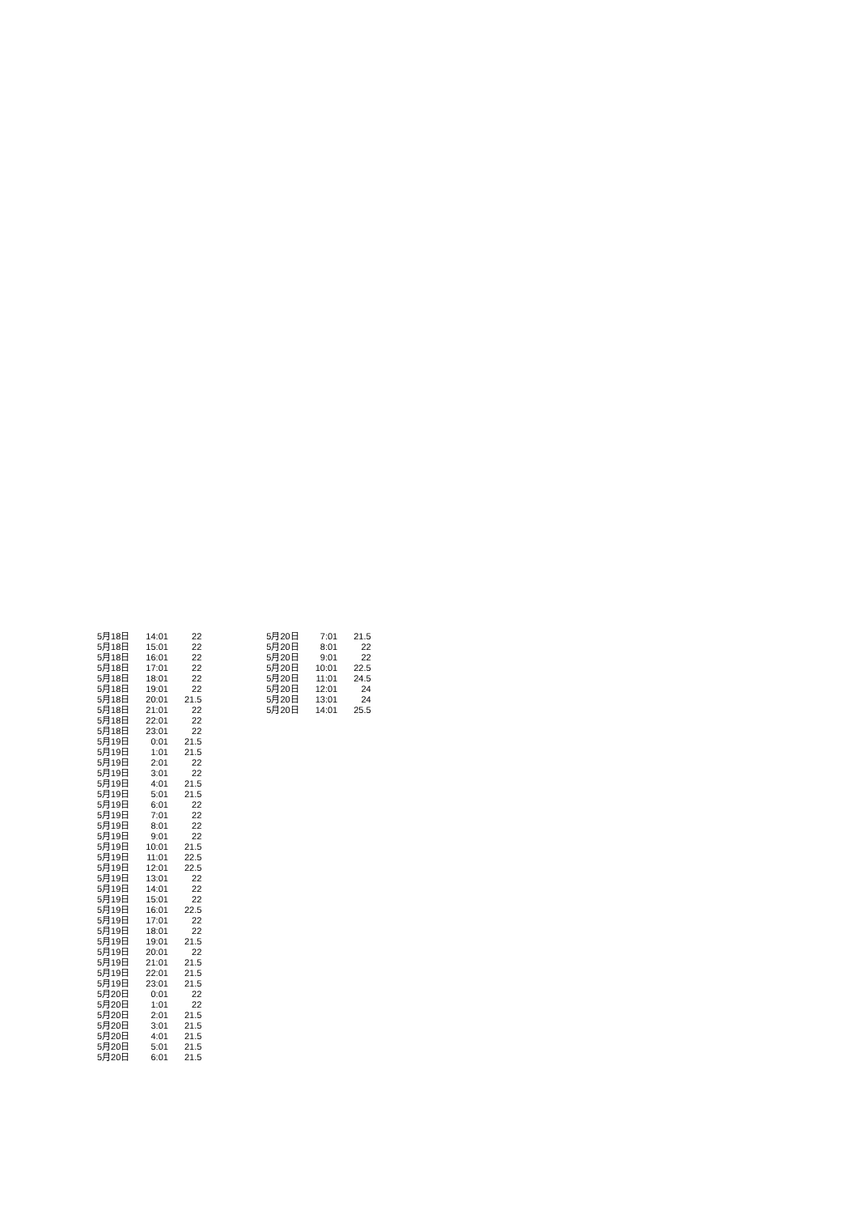| 5月18日 | 14:01 | 22 |
| 5月18日 | 15:01 | 22 |
| 5月18日 | 16:01 | 22 |
| 5月18日 | 17:01 | 22 |
| 5月18日 | 18:01 | 22 |
| 5月18日 | 19:01 | 22 |
| 5月18日 | 20:01 | 21.5 |
| 5月18日 | 21:01 | 22 |
| 5月18日 | 22:01 | 22 |
| 5月18日 | 23:01 | 22 |
| 5月19日 | 0:01 | 21.5 |
| 5月19日 | 1:01 | 21.5 |
| 5月19日 | 2:01 | 22 |
| 5月19日 | 3:01 | 22 |
| 5月19日 | 4:01 | 21.5 |
| 5月19日 | 5:01 | 21.5 |
| 5月19日 | 6:01 | 22 |
| 5月19日 | 7:01 | 22 |
| 5月19日 | 8:01 | 22 |
| 5月19日 | 9:01 | 22 |
| 5月19日 | 10:01 | 21.5 |
| 5月19日 | 11:01 | 22.5 |
| 5月19日 | 12:01 | 22.5 |
| 5月19日 | 13:01 | 22 |
| 5月19日 | 14:01 | 22 |
| 5月19日 | 15:01 | 22 |
| 5月19日 | 16:01 | 22.5 |
| 5月19日 | 17:01 | 22 |
| 5月19日 | 18:01 | 22 |
| 5月19日 | 19:01 | 21.5 |
| 5月19日 | 20:01 | 22 |
| 5月19日 | 21:01 | 21.5 |
| 5月19日 | 22:01 | 21.5 |
| 5月19日 | 23:01 | 21.5 |
| 5月20日 | 0:01 | 22 |
| 5月20日 | 1:01 | 22 |
| 5月20日 | 2:01 | 21.5 |
| 5月20日 | 3:01 | 21.5 |
| 5月20日 | 4:01 | 21.5 |
| 5月20日 | 5:01 | 21.5 |
| 5月20日 | 6:01 | 21.5 |
| 5月20日 | 7:01 | 21.5 |
| 5月20日 | 8:01 | 22 |
| 5月20日 | 9:01 | 22 |
| 5月20日 | 10:01 | 22.5 |
| 5月20日 | 11:01 | 24.5 |
| 5月20日 | 12:01 | 24 |
| 5月20日 | 13:01 | 24 |
| 5月20日 | 14:01 | 25.5 |